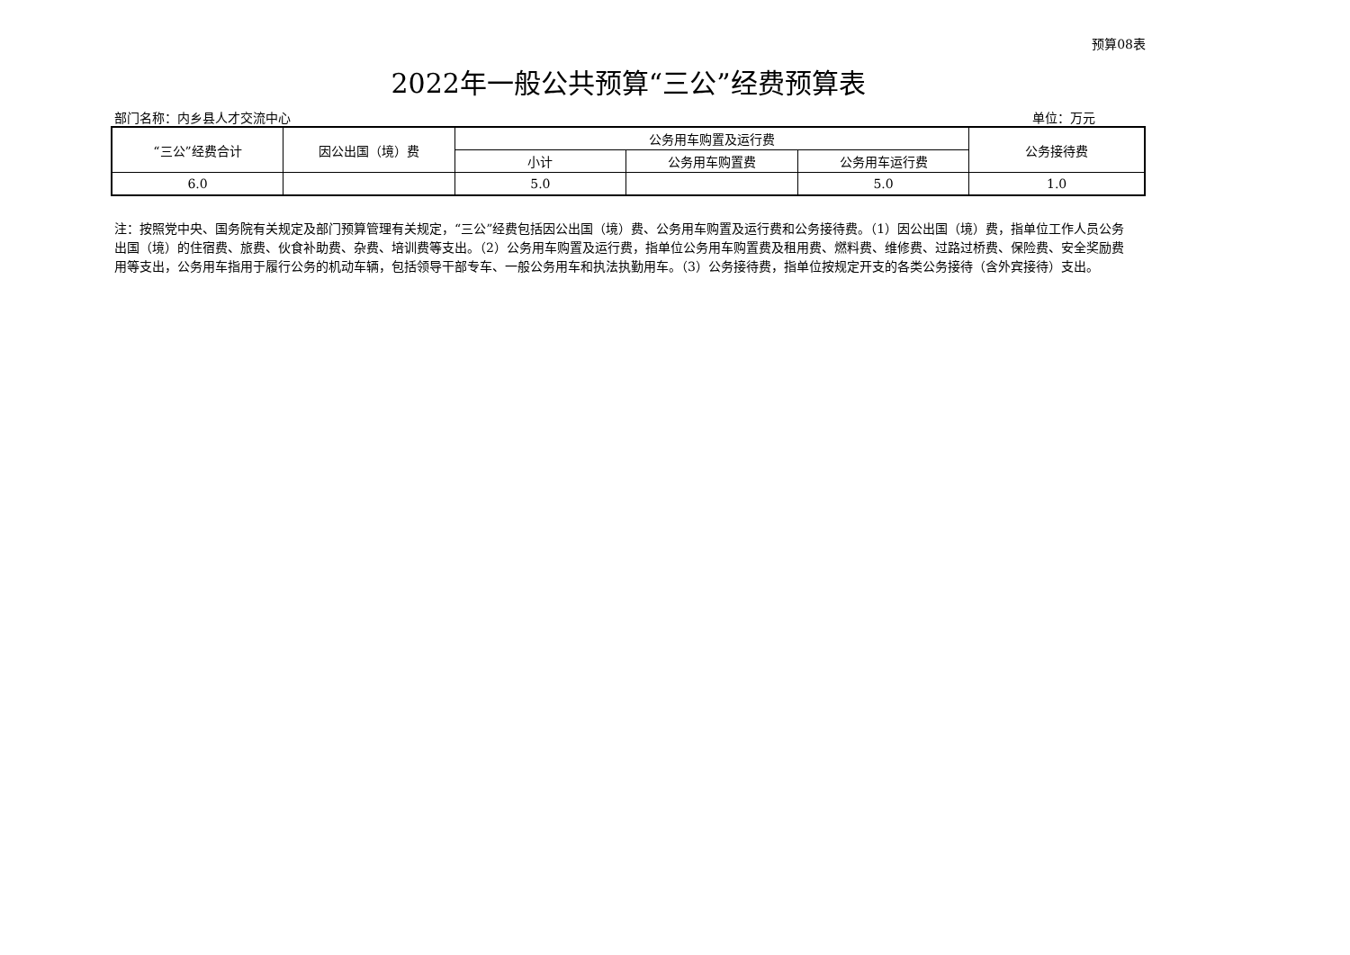预算08表
2022年一般公共预算“三公”经费预算表
部门名称：内乡县人才交流中心 单位：万元
| “三公”经费合计 | 因公出国（境）费 | 公务用车购置及运行费 | | | 公务接待费 |
| --- | --- | --- | --- | --- | --- |
| | | 小计 | 公务用车购置费 | 公务用车运行费 | |
| 6.0 | | 5.0 | | 5.0 | 1.0 |
注：按照党中央、国务院有关规定及部门预算管理有关规定，“三公”经费包括因公出国（境）费、公务用车购置及运行费和公务接待费。（1）因公出国（境）费，指单位工作人员公务出国（境）的住宿费、旅费、伙食补助费、杂费、培训费等支出。（2）公务用车购置及运行费，指单位公务用车购置费及租用费、燃料费、维修费、过路过桥费、保险费、安全奖励费用等支出，公务用车指用于履行公务的机动车辆，包括领导干部专车、一般公务用车和执法执勤用车。（3）公务接待费，指单位按规定开支的各类公务接待（含外宾接待）支出。